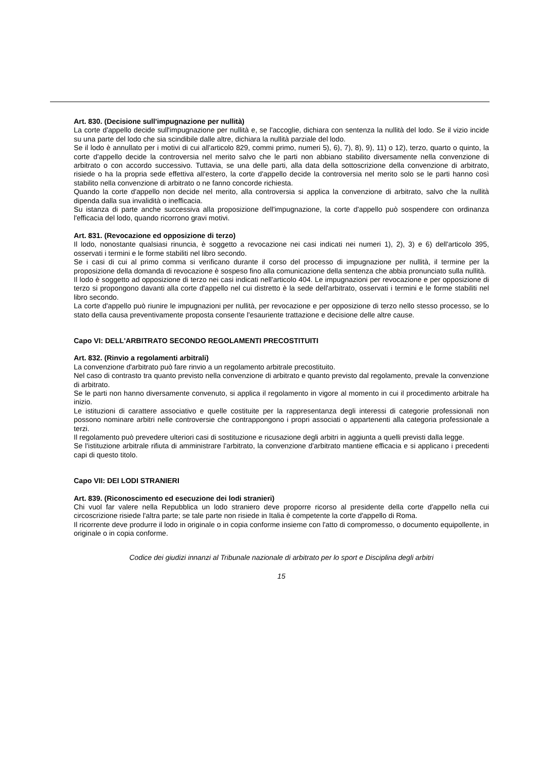Art. 830. (Decisione sull'impugnazione per nullità)
La corte d'appello decide sull'impugnazione per nullità e, se l'accoglie, dichiara con sentenza la nullità del lodo. Se il vizio incide su una parte del lodo che sia scindibile dalle altre, dichiara la nullità parziale del lodo.
Se il lodo è annullato per i motivi di cui all'articolo 829, commi primo, numeri 5), 6), 7), 8), 9), 11) o 12), terzo, quarto o quinto, la corte d'appello decide la controversia nel merito salvo che le parti non abbiano stabilito diversamente nella convenzione di arbitrato o con accordo successivo. Tuttavia, se una delle parti, alla data della sottoscrizione della convenzione di arbitrato, risiede o ha la propria sede effettiva all'estero, la corte d'appello decide la controversia nel merito solo se le parti hanno così stabilito nella convenzione di arbitrato o ne fanno concorde richiesta.
Quando la corte d'appello non decide nel merito, alla controversia si applica la convenzione di arbitrato, salvo che la nullità dipenda dalla sua invalidità o inefficacia.
Su istanza di parte anche successiva alla proposizione dell'impugnazione, la corte d'appello può sospendere con ordinanza l'efficacia del lodo, quando ricorrono gravi motivi.
Art. 831. (Revocazione ed opposizione di terzo)
Il lodo, nonostante qualsiasi rinuncia, è soggetto a revocazione nei casi indicati nei numeri 1), 2), 3) e 6) dell'articolo 395, osservati i termini e le forme stabiliti nel libro secondo.
Se i casi di cui al primo comma si verificano durante il corso del processo di impugnazione per nullità, il termine per la proposizione della domanda di revocazione è sospeso fino alla comunicazione della sentenza che abbia pronunciato sulla nullità.
Il lodo è soggetto ad opposizione di terzo nei casi indicati nell'articolo 404. Le impugnazioni per revocazione e per opposizione di terzo si propongono davanti alla corte d'appello nel cui distretto è la sede dell'arbitrato, osservati i termini e le forme stabiliti nel libro secondo.
La corte d'appello può riunire le impugnazioni per nullità, per revocazione e per opposizione di terzo nello stesso processo, se lo stato della causa preventivamente proposta consente l'esauriente trattazione e decisione delle altre cause.
Capo VI: DELL'ARBITRATO SECONDO REGOLAMENTI PRECOSTITUITI
Art. 832. (Rinvio a regolamenti arbitrali)
La convenzione d'arbitrato può fare rinvio a un regolamento arbitrale precostituito.
Nel caso di contrasto tra quanto previsto nella convenzione di arbitrato e quanto previsto dal regolamento, prevale la convenzione di arbitrato.
Se le parti non hanno diversamente convenuto, si applica il regolamento in vigore al momento in cui il procedimento arbitrale ha inizio.
Le istituzioni di carattere associativo e quelle costituite per la rappresentanza degli interessi di categorie professionali non possono nominare arbitri nelle controversie che contrappongono i propri associati o appartenenti alla categoria professionale a terzi.
Il regolamento può prevedere ulteriori casi di sostituzione e ricusazione degli arbitri in aggiunta a quelli previsti dalla legge.
Se l'istituzione arbitrale rifiuta di amministrare l'arbitrato, la convenzione d'arbitrato mantiene efficacia e si applicano i precedenti capi di questo titolo.
Capo VII: DEI LODI STRANIERI
Art. 839. (Riconoscimento ed esecuzione dei lodi stranieri)
Chi vuol far valere nella Repubblica un lodo straniero deve proporre ricorso al presidente della corte d'appello nella cui circoscrizione risiede l'altra parte; se tale parte non risiede in Italia è competente la corte d'appello di Roma.
Il ricorrente deve produrre il lodo in originale o in copia conforme insieme con l'atto di compromesso, o documento equipollente, in originale o in copia conforme.
Codice dei giudizi innanzi al Tribunale nazionale di arbitrato per lo sport e Disciplina degli arbitri
15